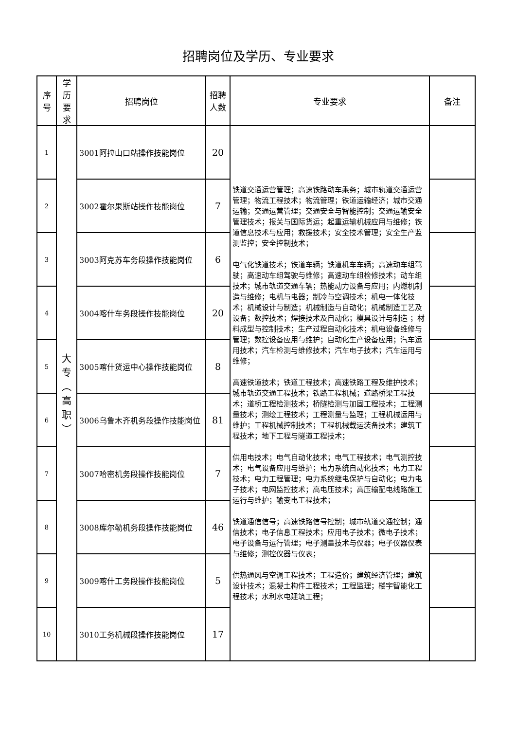招聘岗位及学历、专业要求
| 序 号 | 学 历 要 求 | 招聘岗位 | 招聘 人数 | 专业要求 | 备注 |
| --- | --- | --- | --- | --- | --- |
| 1 | 大 专 ︵ 高 职 ︶ | 3001阿拉山口站操作技能岗位 | 20 | 铁道交通运营管理；高速铁路动车乘务；城市轨道交通运营管理；物流工程技术；物流管理；铁道运输经济；城市交通运输；交通运营管理；交通安全与智能控制；交通运输安全管理技术；报关与国际货运；起重运输机械应用与维修；铁道信息技术与应用；救援技术；安全技术管理；安全生产监测监控；安全控制技术； 电气化铁道技术；铁道车辆；铁道机车车辆；高速动车组驾驶；高速动车组驾驶与维修；高速动车组检修技术；动车组技术；城市轨道交通车辆；热能动力设备与应用；内燃机制造与维修；电机与电器；制冷与空调技术；机电一体化技术；机械设计与制造；机械制造与自动化；机械制造工艺及设备；数控技术；焊接技术及自动化；模具设计与制造 ；材料成型与控制技术；生产过程自动化技术；机电设备维修与管理；数控设备应用与维护；自动化生产设备应用；汽车运用技术；汽车检测与维修技术；汽车电子技术；汽车运用与维修； 高速铁道技术；铁道工程技术；高速铁路工程及维护技术；城市轨道交通工程技术；铁路工程机械；道路桥梁工程技术；道桥工程检测技术；桥隧检测与加固工程技术；工程测量技术；测绘工程技术；工程测量与监理；工程机械运用与维护；工程机械控制技术；工程机械载运装备技术；建筑工程技术；地下工程与隧道工程技术； 供用电技术；电气自动化技术；电气工程技术；电气测控技术；电气设备应用与维护；电力系统自动化技术；电力工程技术；电力工程管理；电力系统继电保护与自动化；电力电子技术；电网监控技术；高电压技术；高压输配电线路施工运行与维护；输变电工程技术； 铁道通信信号；高速铁路信号控制；城市轨道交通控制；通信技术；电子信息工程技术；应用电子技术；微电子技术；电子设备与运行管理；电子测量技术与仪器；电子仪器仪表与维修；测控仪器与仪表； 供热通风与空调工程技术；工程造价；建筑经济管理；建筑设计技术；混凝土构件工程技术；工程监理；楼宇智能化工程技术；水利水电建筑工程； | |
| 2 | | 3002霍尔果斯站操作技能岗位 | 7 | | |
| 3 | | 3003阿克苏车务段操作技能岗位 | 6 | | |
| 4 | | 3004喀什车务段操作技能岗位 | 20 | | |
| 5 | | 3005喀什货运中心操作技能岗位 | 8 | | |
| 6 | | 3006乌鲁木齐机务段操作技能岗位 | 81 | | |
| 7 | | 3007哈密机务段操作技能岗位 | 7 | | |
| 8 | | 3008库尔勒机务段操作技能岗位 | 46 | | |
| 9 | | 3009喀什工务段操作技能岗位 | 5 | | |
| 10 | | 3010工务机械段操作技能岗位 | 17 | | |